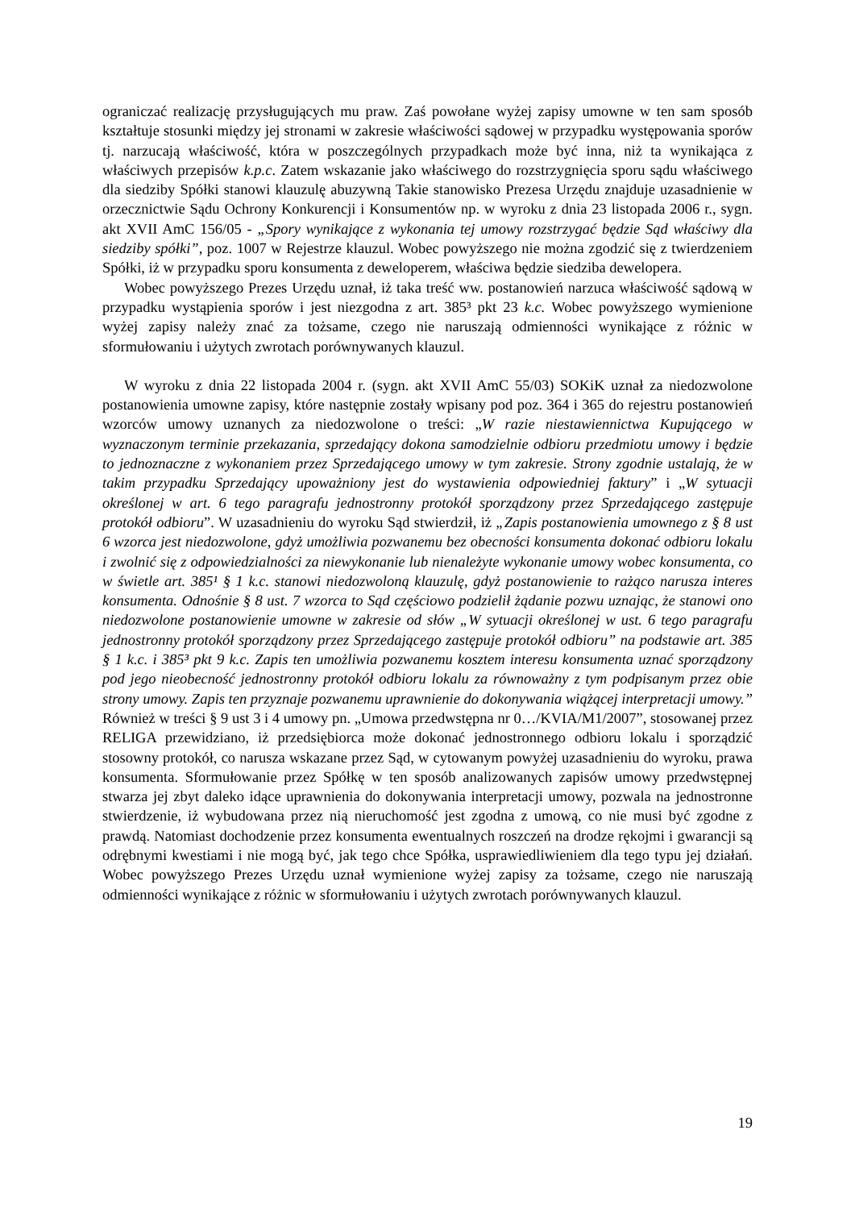ograniczać realizację przysługujących mu praw. Zaś powołane wyżej zapisy umowne w ten sam sposób kształtuje stosunki między jej stronami w zakresie właściwości sądowej w przypadku występowania sporów tj. narzucają właściwość, która w poszczególnych przypadkach może być inna, niż ta wynikająca z właściwych przepisów k.p.c. Zatem wskazanie jako właściwego do rozstrzygnięcia sporu sądu właściwego dla siedziby Spółki stanowi klauzulę abuzywną Takie stanowisko Prezesa Urzędu znajduje uzasadnienie w orzecznictwie Sądu Ochrony Konkurencji i Konsumentów np. w wyroku z dnia 23 listopada 2006 r., sygn. akt XVII AmC 156/05 - „Spory wynikające z wykonania tej umowy rozstrzygać będzie Sąd właściwy dla siedziby spółki”, poz. 1007 w Rejestrze klauzul. Wobec powyższego nie można zgodzić się z twierdzeniem Spółki, iż w przypadku sporu konsumenta z deweloperem, właściwa będzie siedziba dewelopera.
Wobec powyższego Prezes Urzędu uznał, iż taka treść ww. postanowień narzuca właściwość sądową w przypadku wystąpienia sporów i jest niezgodna z art. 385³ pkt 23 k.c. Wobec powyższego wymienione wyżej zapisy należy znać za tożsame, czego nie naruszają odmienności wynikające z różnic w sformułowaniu i użytych zwrotach porównywanych klauzul.
W wyroku z dnia 22 listopada 2004 r. (sygn. akt XVII AmC 55/03) SOKiK uznał za niedozwolone postanowienia umowne zapisy, które następnie zostały wpisany pod poz. 364 i 365 do rejestru postanowień wzorców umowy uznanych za niedozwolone o treści: „W razie niestawiennictwa Kupującego w wyznaczonym terminie przekazania, sprzedający dokona samodzielnie odbioru przedmiotu umowy i będzie to jednoznaczne z wykonaniem przez Sprzedającego umowy w tym zakresie. Strony zgodnie ustalają, że w takim przypadku Sprzedający upoważniony jest do wystawienia odpowiedniej faktury” i „W sytuacji określonej w art. 6 tego paragrafu jednostronny protokół sporządzony przez Sprzedającego zastępuje protokół odbioru”. W uzasadnieniu do wyroku Sąd stwierdził, iż „Zapis postanowienia umownego z § 8 ust 6 wzorca jest niedozwolone, gdyż umożliwia pozwanemu bez obecności konsumenta dokonać odbioru lokalu i zwolnić się z odpowiedzialności za niewykonanie lub nienależyte wykonanie umowy wobec konsumenta, co w świetle art. 385¹ § 1 k.c. stanowi niedozwoloną klauzulę, gdyż postanowienie to rażąco narusza interes konsumenta. Odnośnie § 8 ust. 7 wzorca to Sąd częściowo podzielił żądanie pozwu uznając, że stanowi ono niedozwolone postanowienie umowne w zakresie od słów „W sytuacji określonej w ust. 6 tego paragrafu jednostronny protokół sporządzony przez Sprzedającego zastępuje protokół odbioru” na podstawie art. 385 § 1 k.c. i 385³ pkt 9 k.c. Zapis ten umożliwia pozwanemu kosztem interesu konsumenta uznać sporządzony pod jego nieobecność jednostronny protokół odbioru lokalu za równoważny z tym podpisanym przez obie strony umowy. Zapis ten przyznaje pozwanemu uprawnienie do dokonywania wiążącej interpretacji umowy.” Również w treści § 9 ust 3 i 4 umowy pn. „Umowa przedwstępna nr 0…/KVIA/M1/2007”, stosowanej przez RELIGA przewidziano, iż przedsiębiorca może dokonać jednostronnego odbioru lokalu i sporządzić stosowny protokół, co narusza wskazane przez Sąd, w cytowanym powyżej uzasadnieniu do wyroku, prawa konsumenta. Sformułowanie przez Spółkę w ten sposób analizowanych zapisów umowy przedwstępnej stwarza jej zbyt daleko idące uprawnienia do dokonywania interpretacji umowy, pozwala na jednostronne stwierdzenie, iż wybudowana przez nią nieruchomość jest zgodna z umową, co nie musi być zgodne z prawdą. Natomiast dochodzenie przez konsumenta ewentualnych roszczeń na drodze rękojmi i gwarancji są odrębnymi kwestiami i nie mogą być, jak tego chce Spółka, usprawiedliwieniem dla tego typu jej działań. Wobec powyższego Prezes Urzędu uznał wymienione wyżej zapisy za tożsame, czego nie naruszają odmienności wynikające z różnic w sformułowaniu i użytych zwrotach porównywanych klauzul.
19